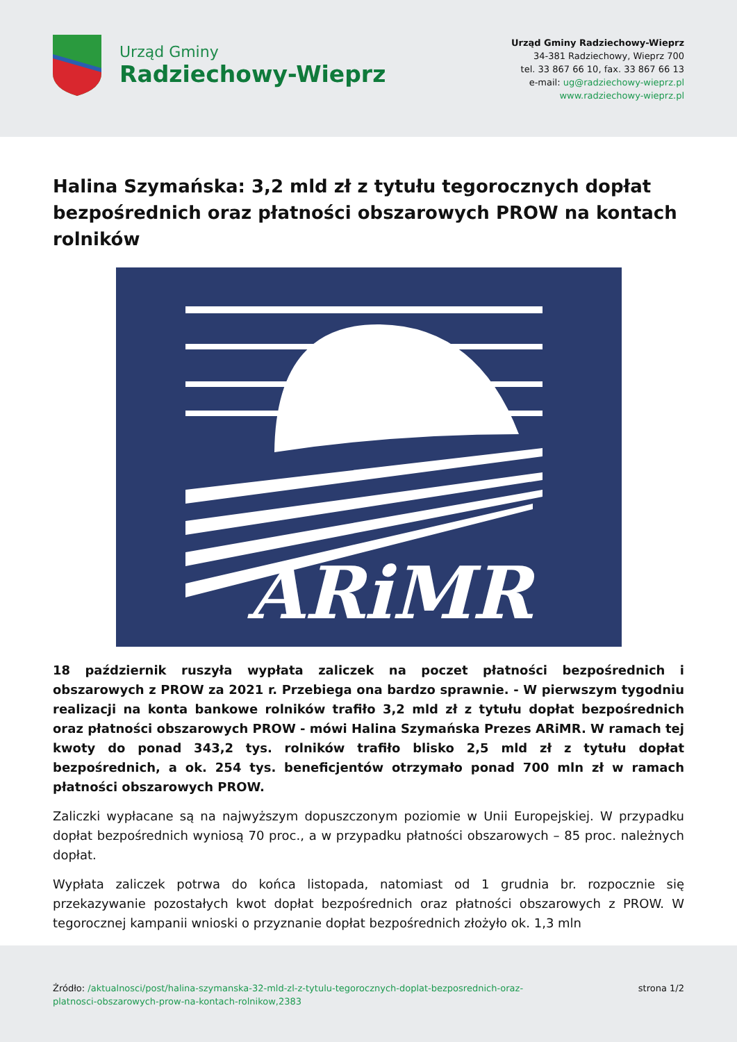Urząd Gminy
Radziechowy-Wieprz
Urząd Gminy Radziechowy-Wieprz
34-381 Radziechowy, Wieprz 700
tel. 33 867 66 10, fax. 33 867 66 13
e-mail: ug@radziechowy-wieprz.pl
www.radziechowy-wieprz.pl
Halina Szymańska: 3,2 mld zł z tytułu tegorocznych dopłat bezpośrednich oraz płatności obszarowych PROW na kontach rolników
ARiMR
18 październik ruszyła wypłata zaliczek na poczet płatności bezpośrednich i obszarowych z PROW za 2021 r. Przebiega ona bardzo sprawnie. - W pierwszym tygodniu realizacji na konta bankowe rolników trafiło 3,2 mld zł z tytułu dopłat bezpośrednich oraz płatności obszarowych PROW - mówi Halina Szymańska Prezes ARiMR. W ramach tej kwoty do ponad 343,2 tys. rolników trafiło blisko 2,5 mld zł z tytułu dopłat bezpośrednich, a ok. 254 tys. beneficjentów otrzymało ponad 700 mln zł w ramach płatności obszarowych PROW.
Zaliczki wypłacane są na najwyższym dopuszczonym poziomie w Unii Europejskiej. W przypadku dopłat bezpośrednich wyniosą 70 proc., a w przypadku płatności obszarowych – 85 proc. należnych dopłat.
Wypłata zaliczek potrwa do końca listopada, natomiast od 1 grudnia br. rozpocznie się przekazywanie pozostałych kwot dopłat bezpośrednich oraz płatności obszarowych z PROW. W tegorocznej kampanii wnioski o przyznanie dopłat bezpośrednich złożyło ok. 1,3 mln
Źródło: /aktualnosci/post/halina-szymanska-32-mld-zl-z-tytulu-tegorocznych-doplat-bezposrednich-oraz-
platnosci-obszarowych-prow-na-kontach-rolnikow,2383
strona 1/2